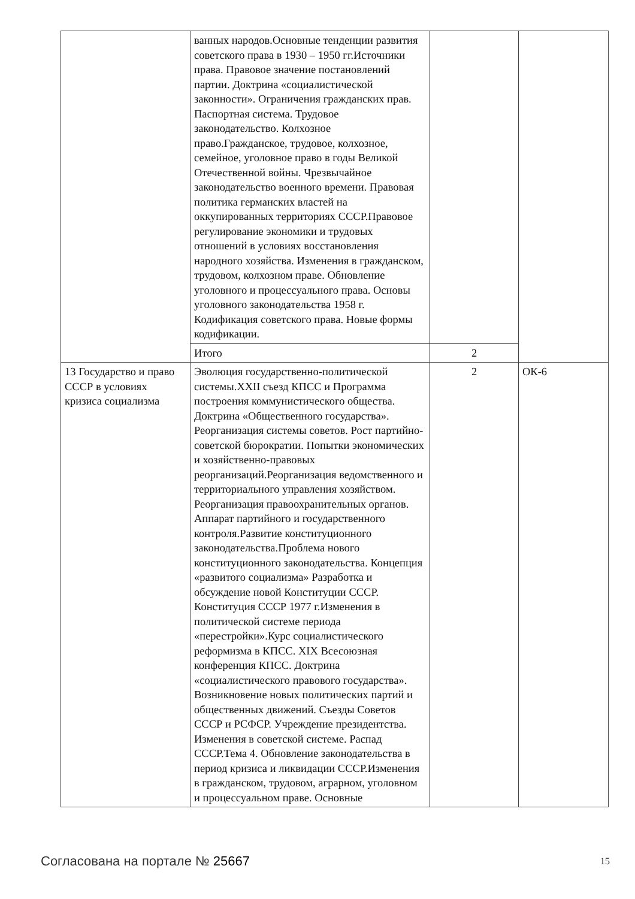| | ванных народов.Основные тенденции развития советского права в 1930 – 1950 гг.Источники права. Правовое значение постановлений партии. Доктрина «социалистической законности». Ограничения гражданских прав. Паспортная система. Трудовое законодательство. Колхозное право.Гражданское, трудовое, колхозное, семейное, уголовное право в годы Великой Отечественной войны. Чрезвычайное законодательство военного времени. Правовая политика германских властей на оккупированных территориях СССР.Правовое регулирование экономики и трудовых отношений в условиях восстановления народного хозяйства. Изменения в гражданском, трудовом, колхозном праве. Обновление уголовного и процессуального права. Основы уголовного законодательства 1958 г. Кодификация советского права. Новые формы кодификации. | | |
| | Итого | 2 | |
| 13 Государство и право СССР в условиях кризиса социализма | Эволюция государственно-политической системы.XXII съезд КПСС и Программа построения коммунистического общества. Доктрина «Общественного государства». Реорганизация системы советов. Рост партийно-советской бюрократии. Попытки экономических и хозяйственно-правовых реорганизаций.Реорганизация ведомственного и территориального управления хозяйством. Реорганизация правоохранительных органов. Аппарат партийного и государственного контроля.Развитие конституционного законодательства.Проблема нового конституционного законодательства. Концепция «развитого социализма» Разработка и обсуждение новой Конституции СССР. Конституция СССР 1977 г.Изменения в политической системе периода «перестройки».Курс социалистического реформизма в КПСС. XIX Всесоюзная конференция КПСС. Доктрина «социалистического правового государства». Возникновение новых политических партий и общественных движений. Съезды Советов СССР и РСФСР. Учреждение президентства. Изменения в советской системе. Распад СССР.Тема 4. Обновление законодательства в период кризиса и ликвидации СССР.Изменения в гражданском, трудовом, аграрном, уголовном и процессуальном праве. Основные | 2 | ОК-6 |
Согласована на портале № 25667 15